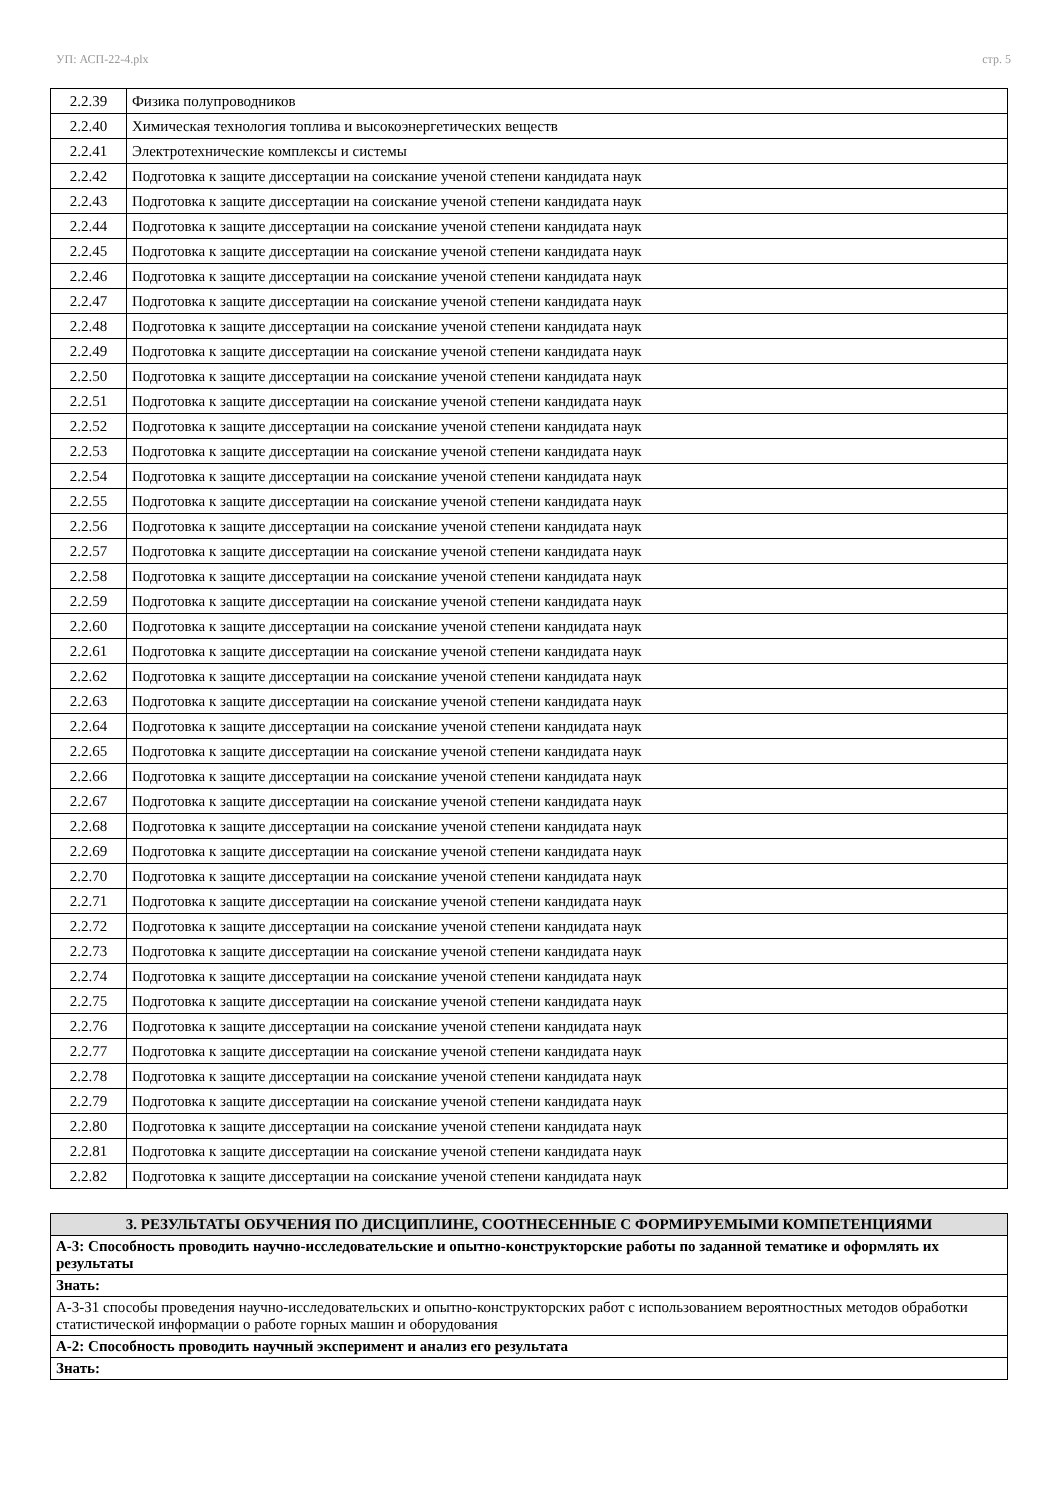УП: АСП-22-4.plx стр. 5
| 2.2.39 | Физика полупроводников |
| 2.2.40 | Химическая технология топлива и высокоэнергетических веществ |
| 2.2.41 | Электротехнические комплексы и системы |
| 2.2.42 | Подготовка к защите диссертации на соискание ученой степени кандидата наук |
| 2.2.43 | Подготовка к защите диссертации на соискание ученой степени кандидата наук |
| 2.2.44 | Подготовка к защите диссертации на соискание ученой степени кандидата наук |
| 2.2.45 | Подготовка к защите диссертации на соискание ученой степени кандидата наук |
| 2.2.46 | Подготовка к защите диссертации на соискание ученой степени кандидата наук |
| 2.2.47 | Подготовка к защите диссертации на соискание ученой степени кандидата наук |
| 2.2.48 | Подготовка к защите диссертации на соискание ученой степени кандидата наук |
| 2.2.49 | Подготовка к защите диссертации на соискание ученой степени кандидата наук |
| 2.2.50 | Подготовка к защите диссертации на соискание ученой степени кандидата наук |
| 2.2.51 | Подготовка к защите диссертации на соискание ученой степени кандидата наук |
| 2.2.52 | Подготовка к защите диссертации на соискание ученой степени кандидата наук |
| 2.2.53 | Подготовка к защите диссертации на соискание ученой степени кандидата наук |
| 2.2.54 | Подготовка к защите диссертации на соискание ученой степени кандидата наук |
| 2.2.55 | Подготовка к защите диссертации на соискание ученой степени кандидата наук |
| 2.2.56 | Подготовка к защите диссертации на соискание ученой степени кандидата наук |
| 2.2.57 | Подготовка к защите диссертации на соискание ученой степени кандидата наук |
| 2.2.58 | Подготовка к защите диссертации на соискание ученой степени кандидата наук |
| 2.2.59 | Подготовка к защите диссертации на соискание ученой степени кандидата наук |
| 2.2.60 | Подготовка к защите диссертации на соискание ученой степени кандидата наук |
| 2.2.61 | Подготовка к защите диссертации на соискание ученой степени кандидата наук |
| 2.2.62 | Подготовка к защите диссертации на соискание ученой степени кандидата наук |
| 2.2.63 | Подготовка к защите диссертации на соискание ученой степени кандидата наук |
| 2.2.64 | Подготовка к защите диссертации на соискание ученой степени кандидата наук |
| 2.2.65 | Подготовка к защите диссертации на соискание ученой степени кандидата наук |
| 2.2.66 | Подготовка к защите диссертации на соискание ученой степени кандидата наук |
| 2.2.67 | Подготовка к защите диссертации на соискание ученой степени кандидата наук |
| 2.2.68 | Подготовка к защите диссертации на соискание ученой степени кандидата наук |
| 2.2.69 | Подготовка к защите диссертации на соискание ученой степени кандидата наук |
| 2.2.70 | Подготовка к защите диссертации на соискание ученой степени кандидата наук |
| 2.2.71 | Подготовка к защите диссертации на соискание ученой степени кандидата наук |
| 2.2.72 | Подготовка к защите диссертации на соискание ученой степени кандидата наук |
| 2.2.73 | Подготовка к защите диссертации на соискание ученой степени кандидата наук |
| 2.2.74 | Подготовка к защите диссертации на соискание ученой степени кандидата наук |
| 2.2.75 | Подготовка к защите диссертации на соискание ученой степени кандидата наук |
| 2.2.76 | Подготовка к защите диссертации на соискание ученой степени кандидата наук |
| 2.2.77 | Подготовка к защите диссертации на соискание ученой степени кандидата наук |
| 2.2.78 | Подготовка к защите диссертации на соискание ученой степени кандидата наук |
| 2.2.79 | Подготовка к защите диссертации на соискание ученой степени кандидата наук |
| 2.2.80 | Подготовка к защите диссертации на соискание ученой степени кандидата наук |
| 2.2.81 | Подготовка к защите диссертации на соискание ученой степени кандидата наук |
| 2.2.82 | Подготовка к защите диссертации на соискание ученой степени кандидата наук |
| 3. РЕЗУЛЬТАТЫ ОБУЧЕНИЯ ПО ДИСЦИПЛИНЕ, СООТНЕСЕННЫЕ С ФОРМИРУЕМЫМИ КОМПЕТЕНЦИЯМИ |
| А-3: Способность проводить научно-исследовательские и опытно-конструкторские работы по заданной тематике и оформлять их результаты |
| Знать: |
| А-3-З1 способы проведения научно-исследовательских и опытно-конструкторских работ с использованием вероятностных методов обработки статистической информации о работе горных машин и оборудования |
| А-2: Способность проводить научный эксперимент и анализ его результата |
| Знать: |